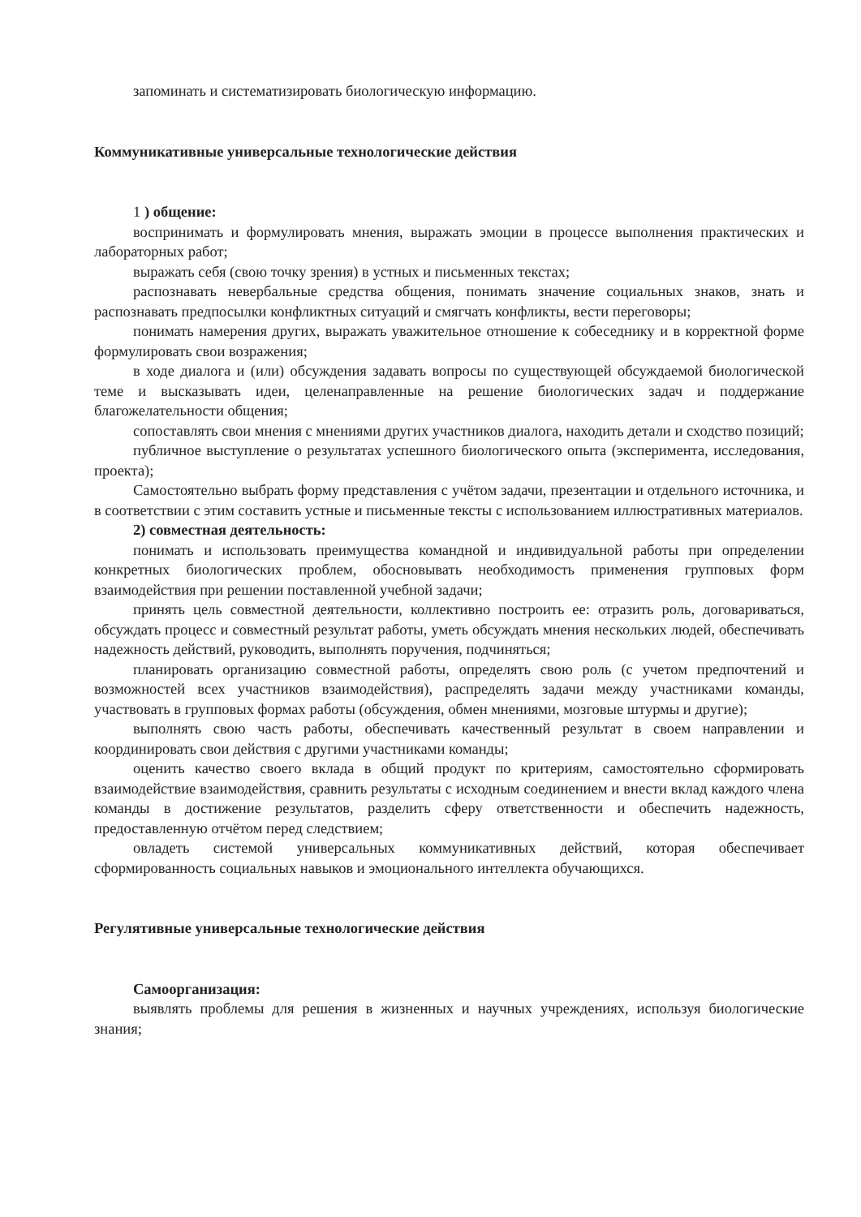запоминать и систематизировать биологическую информацию.
Коммуникативные универсальные технологические действия
1 ) общение:
воспринимать и формулировать мнения, выражать эмоции в процессе выполнения практических и лабораторных работ;
выражать себя (свою точку зрения) в устных и письменных текстах;
распознавать невербальные средства общения, понимать значение социальных знаков, знать и распознавать предпосылки конфликтных ситуаций и смягчать конфликты, вести переговоры;
понимать намерения других, выражать уважительное отношение к собеседнику и в корректной форме формулировать свои возражения;
в ходе диалога и (или) обсуждения задавать вопросы по существующей обсуждаемой биологической теме и высказывать идеи, целенаправленные на решение биологических задач и поддержание благожелательности общения;
сопоставлять свои мнения с мнениями других участников диалога, находить детали и сходство позиций;
публичное выступление о результатах успешного биологического опыта (эксперимента, исследования, проекта);
Самостоятельно выбрать форму представления с учётом задачи, презентации и отдельного источника, и в соответствии с этим составить устные и письменные тексты с использованием иллюстративных материалов.
2) совместная деятельность:
понимать и использовать преимущества командной и индивидуальной работы при определении конкретных биологических проблем, обосновывать необходимость применения групповых форм взаимодействия при решении поставленной учебной задачи;
принять цель совместной деятельности, коллективно построить ее: отразить роль, договариваться, обсуждать процесс и совместный результат работы, уметь обсуждать мнения нескольких людей, обеспечивать надежность действий, руководить, выполнять поручения, подчиняться;
планировать организацию совместной работы, определять свою роль (с учетом предпочтений и возможностей всех участников взаимодействия), распределять задачи между участниками команды, участвовать в групповых формах работы (обсуждения, обмен мнениями, мозговые штурмы и другие);
выполнять свою часть работы, обеспечивать качественный результат в своем направлении и координировать свои действия с другими участниками команды;
оценить качество своего вклада в общий продукт по критериям, самостоятельно сформировать взаимодействие взаимодействия, сравнить результаты с исходным соединением и внести вклад каждого члена команды в достижение результатов, разделить сферу ответственности и обеспечить надежность, предоставленную отчётом перед следствием;
овладеть системой универсальных коммуникативных действий, которая обеспечивает сформированность социальных навыков и эмоционального интеллекта обучающихся.
Регулятивные универсальные технологические действия
Самоорганизация:
выявлять проблемы для решения в жизненных и научных учреждениях, используя биологические знания;